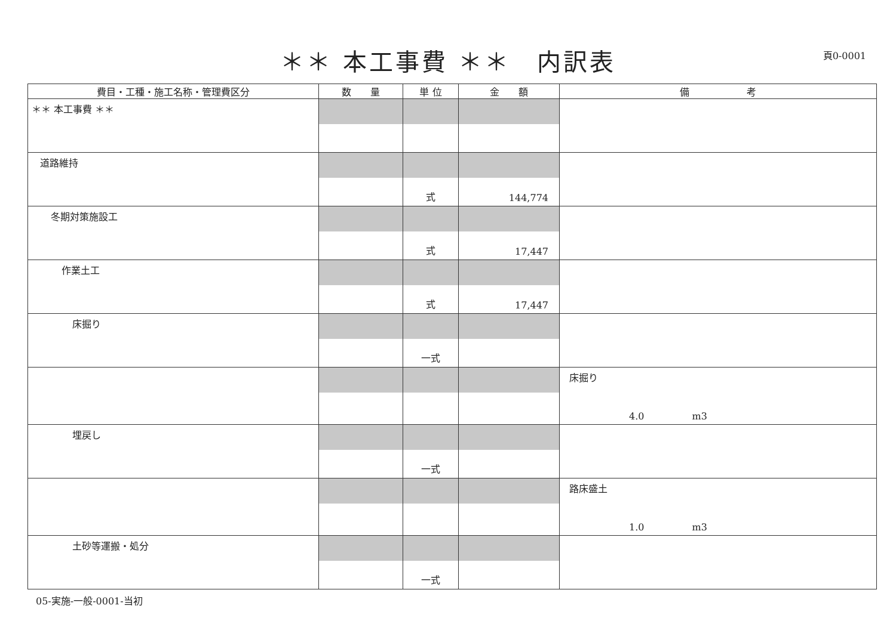＊＊ 本工事費 ＊＊　内訳表
頁0-0001
| 費目・工種・施工名称・管理費区分 | 数 量 | 単 位 | 金 額 | 備 考 |
| --- | --- | --- | --- | --- |
| ＊＊ 本工事費 ＊＊ | | | | |
| 道路維持 | | 式 | 144,774 | |
| 冬期対策施設工 | | 式 | 17,447 | |
| 作業土工 | | 式 | 17,447 | |
| 床掘り | | 一式 | | |
| | | | | 床掘り 4.0 m3 |
| 埋戻し | | 一式 | | |
| | | | | 路床盛土 1.0 m3 |
| 土砂等運搬・処分 | | 一式 | | |
05-実施-一般-0001-当初